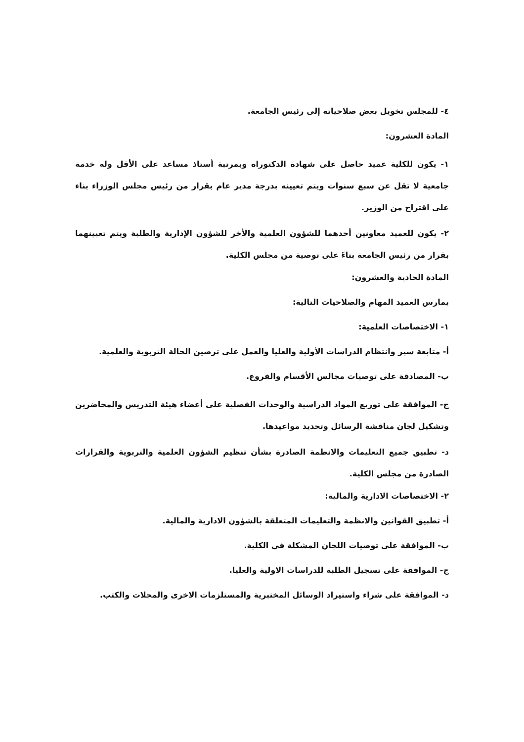٤- للمجلس تخويل بعض صلاحياته إلى رئيس الجامعة.
المادة العشرون:
١- يكون للكلية عميد حاصل على شهادة الدكتوراه وبمرتبة أستاذ مساعد على الأقل وله خدمة جامعية لا تقل عن سبع سنوات ويتم تعيينه بدرجة مدير عام بقرار من رئيس مجلس الوزراء بناء على اقتراح من الوزير.
٢- يكون للعميد معاونين أحدهما للشؤون العلمية والأخر للشؤون الإدارية والطلبة ويتم تعيينهما بقرار من رئيس الجامعة بناءً على توصية من مجلس الكلية.
المادة الحادية والعشرون:
يمارس العميد المهام والصلاحيات التالية:
١- الاختصاصات العلمية:
أ- متابعة سير وانتظام الدراسات الأولية والعليا والعمل على ترصين الحالة التربوية والعلمية.
ب- المصادقة على توصيات مجالس الأقسام والفروع.
ج- الموافقة على توزيع المواد الدراسية والوحدات الفصلية على أعضاء هيئة التدريس والمحاضرين وتشكيل لجان مناقشة الرسائل وتحديد مواعيدها.
د- تطبيق جميع التعليمات والانظمة الصادرة بشأن تنظيم الشؤون العلمية والتربوية والقرارات الصادرة من مجلس الكلية.
٢- الاختصاصات الادارية والمالية:
أ- تطبيق القوانين والانظمة والتعليمات المتعلقة بالشؤون الادارية والمالية.
ب- الموافقة على توصيات اللجان المشكلة في الكلية.
ج- الموافقة على تسجيل الطلبة للدراسات الاولية والعليا.
د- الموافقة على شراء واستيراد الوسائل المختبرية والمستلزمات الاخرى والمجلات والكتب.